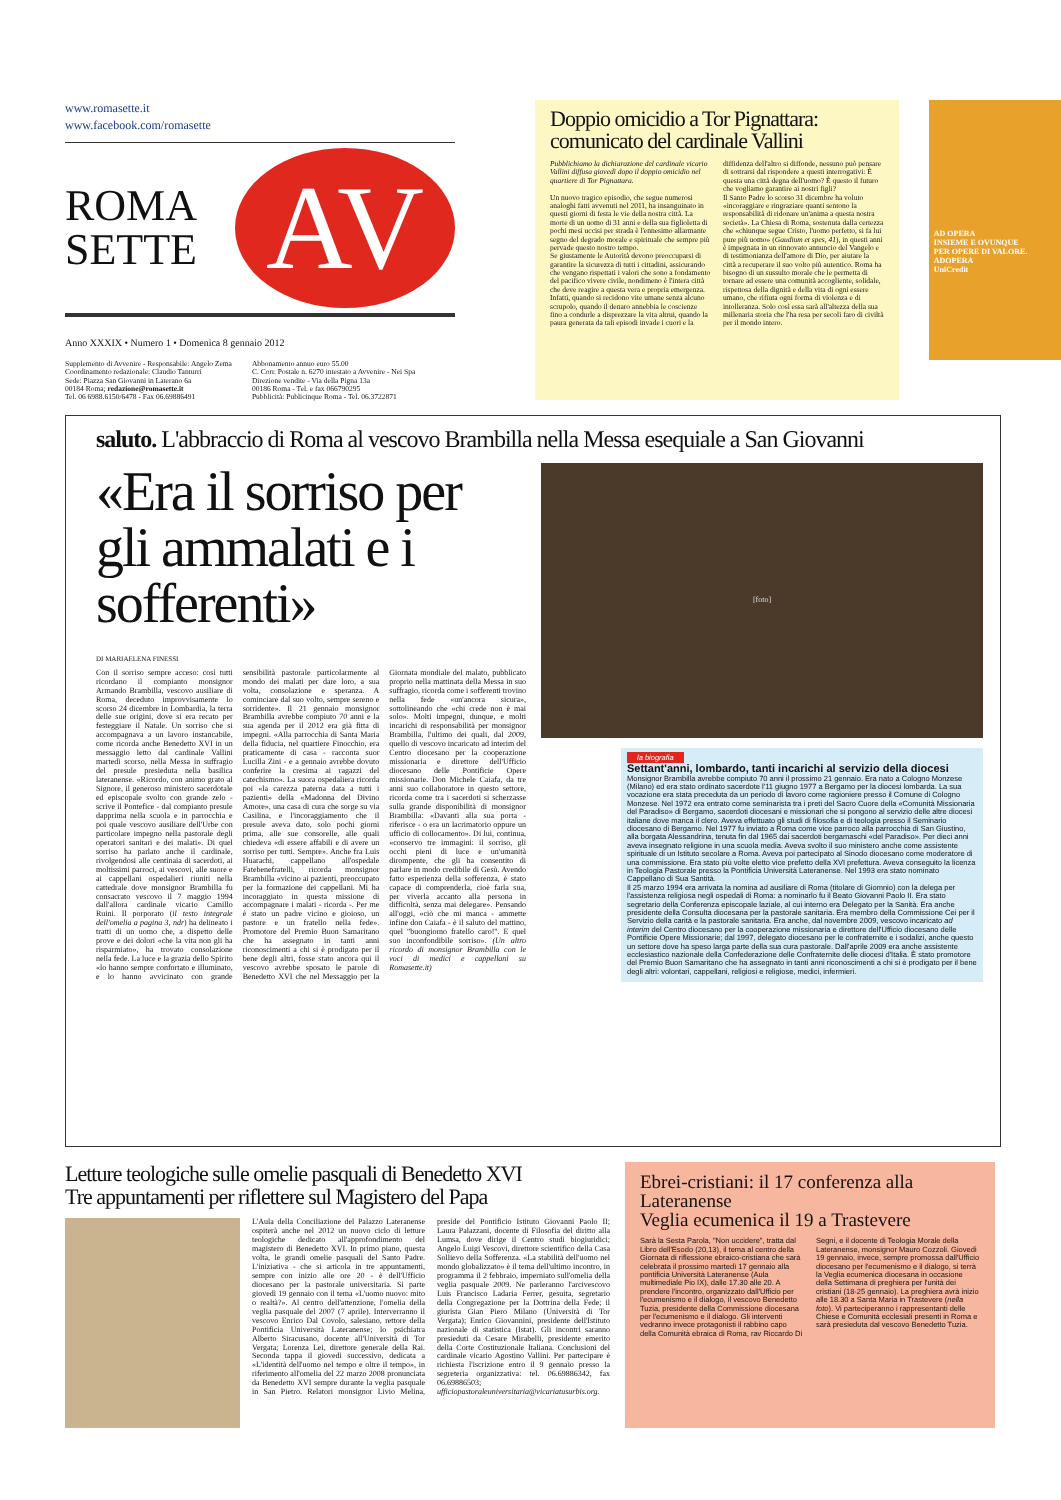www.romasette.it
www.facebook.com/romasette
ROMA
SETTE
AV
Anno XXXIX • Numero 1 • Domenica 8 gennaio 2012
Supplemento di Avvenire - Responsabile: Angelo Zema
Coordinamento redazionale: Claudio Tanturri
Sede: Piazza San Giovanni in Laterano 6a
00184 Roma; redazione@romasette.it
Tel. 06 6988.6150/6478 - Fax 06.69886491
Abbonamento annuo euro 55.00
C. Corr. Postale n. 6270 intestato a Avvenire - Nei Spa
Direzione vendite - Via della Pigna 13a
00186 Roma - Tel. e fax 066790295
Pubblicità: Publicinque Roma - Tel. 06.3722871
Doppio omicidio a Tor Pignattara: comunicato del cardinale Vallini
Pubblichiamo la dichiarazione del cardinale vicario Vallini diffusa giovedì dopo il doppio omicidio nel quartiere di Tor Pignattara.
Un nuovo tragico episodio, che segue numerosi analoghi fatti avvenuti nel 2011, ha insanguinato in questi giorni di festa le vie della nostra città. La morte di un uomo di 31 anni e della sua figlioletta di pochi mesi uccisi per strada è l'ennesimo allarmante segno del degrado morale e spirituale che sempre più pervade questo nostro tempo.
Se giustamente le Autorità devono preoccuparsi di garantire la sicurezza di tutti i cittadini, assicurando che vengano rispettati i valori che sono a fondamento del pacifico vivere civile, nondimeno è l'intera città che deve reagire a questa vera e propria emergenza. Infatti, quando si recidono vite umane senza alcuno scrupolo, quando il denaro annebbia le coscienze fino a condurle a disprezzare la vita altrui, quando la paura generata da tali episodi invade i cuori e la diffidenza dell'altro si diffonde, nessuno può pensare di sottrarsi dal rispondere a questi interrogativi: È questa una città degna dell'uomo? È questo il futuro che vogliamo garantire ai nostri figli?
Il Santo Padre lo scorso 31 dicembre ha voluto «incoraggiare e ringraziare quanti sentono la responsabilità di ridonare un'anima a questa nostra società». La Chiesa di Roma, sostenuta dalla certezza che «chiunque segue Cristo, l'uomo perfetto, si fa lui pure più uomo» (Gaudium et spes, 41), in questi anni è impegnata in un rinnovato annuncio del Vangelo e di testimonianza dell'amore di Dio, per aiutare la città a recuperare il suo volto più autentico. Roma ha bisogno di un sussulto morale che le permetta di tornare ad essere una comunità accogliente, solidale, rispettosa della dignità e della vita di ogni essere umano, che rifiuta ogni forma di violenza e di intolleranza. Solo così essa sarà all'altezza della sua millenaria storia che l'ha resa per secoli faro di civiltà per il mondo intero.
AD OPERA
INSIEME E OVUNQUE
PER OPERE DI VALORE.
ADOPERA
UniCredit
saluto. L'abbraccio di Roma al vescovo Brambilla nella Messa esequiale a San Giovanni
«Era il sorriso per gli ammalati e i sofferenti»
DI MARIAELENA FINESSI
Con il sorriso sempre acceso: così tutti ricordano il compianto monsignor Armando Brambilla, vescovo ausiliare di Roma, deceduto improvvisamente lo scorso 24 dicembre in Lombardia, la terra delle sue origini, dove si era recato per festeggiare il Natale. Un sorriso che si accompagnava a un lavoro instancabile, come ricorda anche Benedetto XVI in un messaggio letto dal cardinale Vallini martedì scorso, nella Messa in suffragio del presule presieduta nella basilica lateranense. «Ricordo, con animo grato al Signore, il generoso ministero sacerdotale ed episcopale svolto con grande zelo - scrive il Pontefice - dal compianto presule dapprima nella scuola e in parrocchia e poi quale vescovo ausiliare dell'Urbe con particolare impegno nella pastorale degli operatori sanitari e dei malati». Di quel sorriso ha parlato anche il cardinale, rivolgendosi alle centinaia di sacerdoti, ai moltissimi parroci, ai vescovi, alle suore e ai cappellani ospedalieri riuniti nella cattedrale dove monsignor Brambilla fu consacrato vescovo il 7 maggio 1994 dall'allora cardinale vicario Camillo Ruini. Il porporato (il testo integrale dell'omelia a pagina 3, ndr) ha delineato i tratti di un uomo che, a dispetto delle prove e dei dolori «che la vita non gli ha risparmiato», ha trovato consolazione nella fede. La luce e la grazia dello Spirito «lo hanno sempre confortato e illuminato, e lo hanno avvicinato con grande sensibilità pastorale particolarmente al mondo dei malati per dare loro, a sua volta, consolazione e speranza. A cominciare dal suo volto, sempre sereno e sorridente». Il 21 gennaio monsignor Brambilla avrebbe compiuto 70 anni e la sua agenda per il 2012 era già fitta di impegni. «Alla parrocchia di Santa Maria della fiducia, nel quartiere Finocchio, era praticamente di casa - racconta suor Lucilla Zini - e a gennaio avrebbe dovuto conferire la cresima ai ragazzi del catechismo». La suora ospedaliera ricorda poi «la carezza paterna data a tutti i pazienti» della «Madonna del Divino Amore», una casa di cura che sorge su via Casilina, e l'incoraggiamento che il presule aveva dato, solo pochi giorni prima, alle sue consorelle, alle quali chiedeva «di essere affabili e di avere un sorriso per tutti. Sempre». Anche fra Luis Huarachi, cappellano all'ospedale Fatebenefratelli, ricorda monsignor Brambilla «vicino ai pazienti, preoccupato per la formazione dei cappellani. Mi ha incoraggiato in questa missione di accompagnare i malati - ricorda -. Per me è stato un padre vicino e gioioso, un pastore e un fratello nella fede». Promotore del Premio Buon Samaritano che ha assegnato in tanti anni riconoscimenti a chi si è prodigato per il bene degli altri, fosse stato ancora qui il vescovo avrebbe sposato le parole di Benedetto XVI che nel Messaggio per la Giornata mondiale del malato, pubblicato proprio nella mattinata della Messa in suo suffragio, ricorda come i sofferenti trovino nella fede «un'ancora sicura», sottolineando che «chi crede non è mai solo». Molti impegni, dunque, e molti incarichi di responsabilità per monsignor Brambilla, l'ultimo dei quali, dal 2009, quello di vescovo incaricato ad interim del Centro diocesano per la cooperazione missionaria e direttore dell'Ufficio diocesano delle Pontificie Opere missionarie. Don Michele Caiafa, da tre anni suo collaboratore in questo settore, ricorda come tra i sacerdoti si scherzasse sulla grande disponibilità di monsignor Brambilla: «Davanti alla sua porta - riferisce - o era un lacrimatorio oppure un ufficio di collocamento». Di lui, continua, «conservo tre immagini: il sorriso, gli occhi pieni di luce e un'umanità dirompente, che gli ha consentito di parlare in modo credibile di Gesù. Avendo fatto esperienza della sofferenza, è stato capace di comprenderla, cioè farla sua, per viverla accanto alla persona in difficoltà, senza mai delegare». Pensando all'oggi, «ciò che mi manca - ammette infine don Caiafa - è il saluto del mattino, quel "buongiorno fratello caro!". E quel suo inconfondibile sorriso». (Un altro ricordo di monsignor Brambilla con le voci di medici e cappellani su Romasette.it)
[foto]
la biografia
Settant'anni, lombardo, tanti incarichi al servizio della diocesi
Monsignor Brambilla avrebbe compiuto 70 anni il prossimo 21 gennaio. Era nato a Cologno Monzese (Milano) ed era stato ordinato sacerdote l'11 giugno 1977 a Bergamo per la diocesi lombarda. La sua vocazione era stata preceduta da un periodo di lavoro come ragioniere presso il Comune di Cologno Monzese. Nel 1972 era entrato come seminarista tra i preti del Sacro Cuore della «Comunità Missionaria del Paradiso» di Bergamo, sacerdoti diocesani e missionari che si pongono al servizio delle altre diocesi italiane dove manca il clero. Aveva effettuato gli studi di filosofia e di teologia presso il Seminario diocesano di Bergamo. Nel 1977 fu inviato a Roma come vice parroco alla parrocchia di San Giustino, alla borgata Alessandrina, tenuta fin dal 1965 dai sacerdoti bergamaschi «del Paradiso». Per dieci anni aveva insegnato religione in una scuola media. Aveva svolto il suo ministero anche come assistente spirituale di un Istituto secolare a Roma. Aveva poi partecipato al Sinodo diocesano come moderatore di una commissione. Era stato più volte eletto vice prefetto della XVI prefettura. Aveva conseguito la licenza in Teologia Pastorale presso la Pontificia Università Lateranense. Nel 1993 era stato nominato Cappellano di Sua Santità.
Il 25 marzo 1994 era arrivata la nomina ad ausiliare di Roma (titolare di Giomnio) con la delega per l'assistenza religiosa negli ospedali di Roma: a nominarlo fu il Beato Giovanni Paolo II. Era stato segretario della Conferenza episcopale laziale, al cui interno era Delegato per la Sanità. Era anche presidente della Consulta diocesana per la pastorale sanitaria. Era membro della Commissione Cei per il Servizio della carità e la pastorale sanitaria. Era anche, dal novembre 2009, vescovo incaricato ad interim del Centro diocesano per la cooperazione missionaria e direttore dell'Ufficio diocesano delle Pontificie Opere Missionarie; dal 1997, delegato diocesano per le confraternite e i sodalizi, anche questo un settore dove ha speso larga parte della sua cura pastorale. Dall'aprile 2009 era anche assistente ecclesiastico nazionale della Confederazione delle Confraternite delle diocesi d'Italia. È stato promotore del Premio Buon Samaritano che ha assegnato in tanti anni riconoscimenti a chi si è prodigato per il bene degli altri: volontari, cappellani, religiosi e religiose, medici, infermieri.
Letture teologiche sulle omelie pasquali di Benedetto XVI
Tre appuntamenti per riflettere sul Magistero del Papa
L'Aula della Conciliazione del Palazzo Lateranense ospiterà anche nel 2012 un nuovo ciclo di letture teologiche dedicato all'approfondimento del magistero di Benedetto XVI. In primo piano, questa volta, le grandi omelie pasquali del Santo Padre. L'iniziativa - che si articola in tre appuntamenti, sempre con inizio alle ore 20 - è dell'Ufficio diocesano per la pastorale universitaria. Si parte giovedì 19 gennaio con il tema «L'uomo nuovo: mito o realtà?». Al centro dell'attenzione, l'omelia della veglia pasquale del 2007 (7 aprile). Interverranno il vescovo Enrico Dal Covolo, salesiano, rettore della Pontificia Università Lateranense; lo psichiatra Alberto Siracusano, docente all'Università di Tor Vergata; Lorenza Lei, direttore generale della Rai. Seconda tappa il giovedì successivo, dedicata a «L'identità dell'uomo nel tempo e oltre il tempo», in riferimento all'omelia del 22 marzo 2008 pronunciata da Benedetto XVI sempre durante la veglia pasquale in San Pietro. Relatori monsignor Livio Melina, preside del Pontificio Istituto Giovanni Paolo II; Laura Palazzani, docente di Filosofia del diritto alla Lumsa, dove dirige il Centro studi biogiuridici; Angelo Luigi Vescovi, direttore scientifico della Casa Sollievo della Sofferenza. «La stabilità dell'uomo nel mondo globalizzato» è il tema dell'ultimo incontro, in programma il 2 febbraio, imperniato sull'omelia della veglia pasquale 2009. Ne parleranno l'arcivescovo Luis Francisco Ladaria Ferrer, gesuita, segretario della Congregazione per la Dottrina della Fede; il giurista Gian Piero Milano (Università di Tor Vergata); Enrico Giovannini, presidente dell'Istituto nazionale di statistica (Istat). Gli incontri saranno presieduti da Cesare Mirabelli, presidente emerito della Corte Costituzionale Italiana. Conclusioni del cardinale vicario Agostino Vallini. Per partecipare è richiesta l'iscrizione entro il 9 gennaio presso la segreteria organizzativa: tel. 06.69886342, fax 06.69886503; ufficiopastoraleuniversitaria@vicariatusurbis.org.
Ebrei-cristiani: il 17 conferenza alla Lateranense
Veglia ecumenica il 19 a Trastevere
Sarà la Sesta Parola, "Non uccidere", tratta dal Libro dell'Esodo (20,13), il tema al centro della Giornata di riflessione ebraico-cristiana che sarà celebrata il prossimo martedì 17 gennaio alla pontificia Università Lateranense (Aula multimediale Pio IX), dalle 17.30 alle 20. A prendere l'incontro, organizzato dall'Ufficio per l'ecumenismo e il dialogo, il vescovo Benedetto Tuzia, presidente della Commissione diocesana per l'ecumenismo e il dialogo. Gli interventi vedranno invece protagonisti il rabbino capo della Comunità ebraica di Roma, rav Riccardo Di Segni, e il docente di Teologia Morale della Lateranense, monsignor Mauro Cozzoli. Giovedì 19 gennaio, invece, sempre promossa dall'Ufficio diocesano per l'ecumenismo e il dialogo, si terrà la Veglia ecumenica diocesana in occasione della Settimana di preghiera per l'unità dei cristiani (18-25 gennaio). La preghiera avrà inizio alle 18.30 a Santa Maria in Trastevere (nella foto). Vi parteciperanno i rappresentanti delle Chiese e Comunità ecclesiali presenti in Roma e sarà presieduta dal vescovo Benedetto Tuzia.